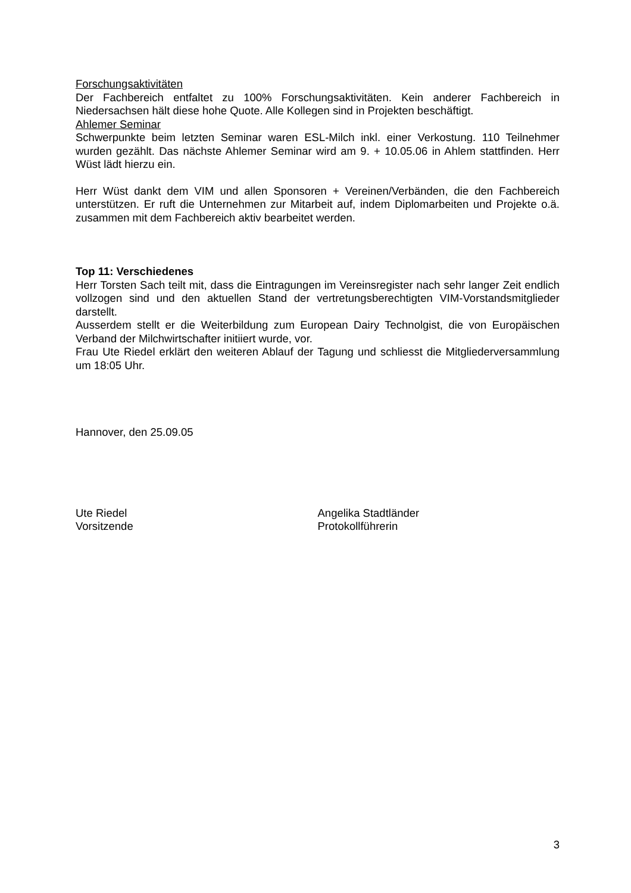Forschungsaktivitäten
Der Fachbereich entfaltet zu 100% Forschungsaktivitäten. Kein anderer Fachbereich in Niedersachsen hält diese hohe Quote. Alle Kollegen sind in Projekten beschäftigt.
Ahlemer Seminar
Schwerpunkte beim letzten Seminar waren ESL-Milch inkl. einer Verkostung. 110 Teilnehmer wurden gezählt. Das nächste Ahlemer Seminar wird am 9. + 10.05.06 in Ahlem stattfinden. Herr Wüst lädt hierzu ein.
Herr Wüst dankt dem VIM und allen Sponsoren + Vereinen/Verbänden, die den Fachbereich unterstützen. Er ruft die Unternehmen zur Mitarbeit auf, indem Diplomarbeiten und Projekte o.ä. zusammen mit dem Fachbereich aktiv bearbeitet werden.
Top 11: Verschiedenes
Herr Torsten Sach teilt mit, dass die Eintragungen im Vereinsregister nach sehr langer Zeit endlich vollzogen sind und den aktuellen Stand der vertretungsberechtigten VIM-Vorstandsmitglieder darstellt.
Ausserdem stellt er die Weiterbildung zum European Dairy Technolgist, die von Europäischen Verband der Milchwirtschafter initiiert wurde, vor.
Frau Ute Riedel erklärt den weiteren Ablauf der Tagung und schliesst die Mitgliederversammlung um 18:05 Uhr.
Hannover, den 25.09.05
Ute Riedel
Vorsitzende
Angelika Stadtländer
Protokollführerin
3